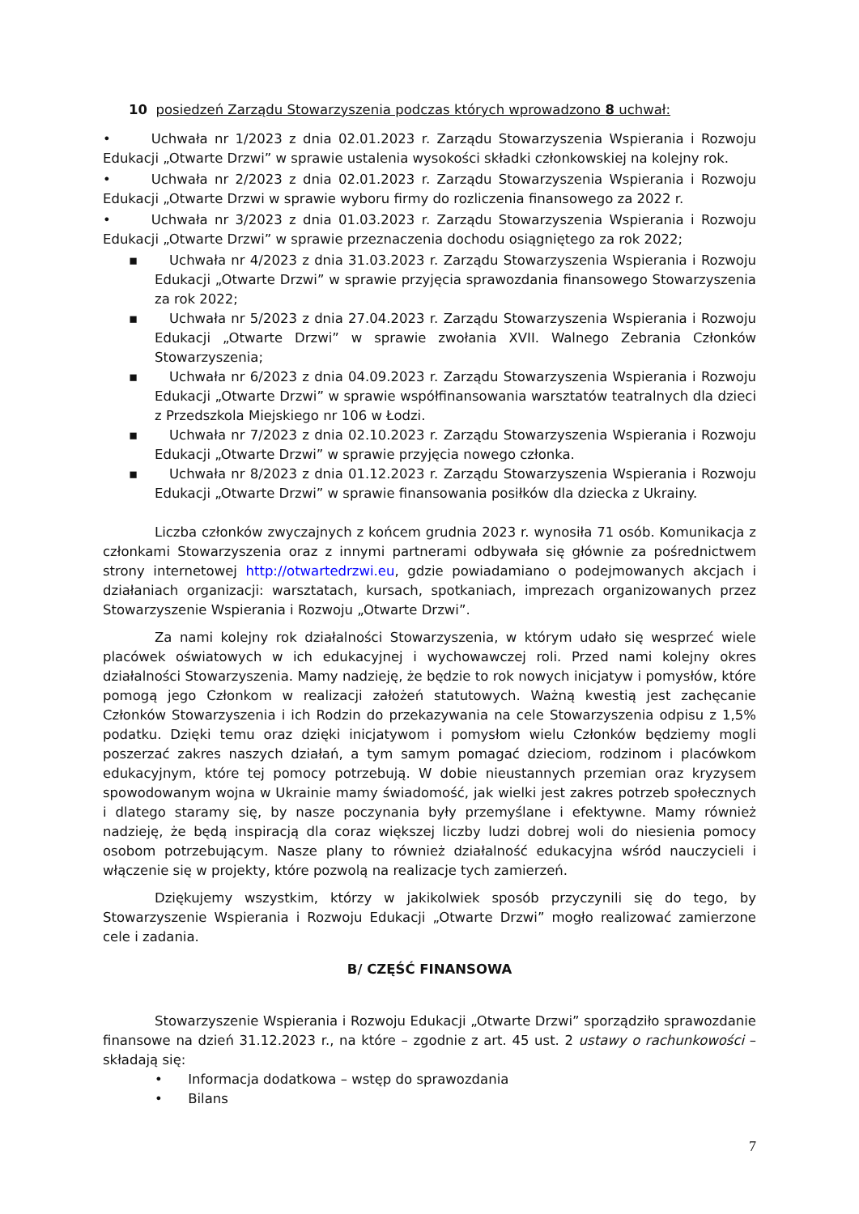10 posiedzeń Zarządu Stowarzyszenia podczas których wprowadzono 8 uchwał:
• Uchwała nr 1/2023 z dnia 02.01.2023 r. Zarządu Stowarzyszenia Wspierania i Rozwoju Edukacji „Otwarte Drzwi” w sprawie ustalenia wysokości składki członkowskiej na kolejny rok.
• Uchwała nr 2/2023 z dnia 02.01.2023 r. Zarządu Stowarzyszenia Wspierania i Rozwoju Edukacji „Otwarte Drzwi w sprawie wyboru firmy do rozliczenia finansowego za 2022 r.
• Uchwała nr 3/2023 z dnia 01.03.2023 r. Zarządu Stowarzyszenia Wspierania i Rozwoju Edukacji „Otwarte Drzwi” w sprawie przeznaczenia dochodu osiągniętego za rok 2022;
▪ Uchwała nr 4/2023 z dnia 31.03.2023 r. Zarządu Stowarzyszenia Wspierania i Rozwoju Edukacji „Otwarte Drzwi” w sprawie przyjęcia sprawozdania finansowego Stowarzyszenia za rok 2022;
▪ Uchwała nr 5/2023 z dnia 27.04.2023 r. Zarządu Stowarzyszenia Wspierania i Rozwoju Edukacji „Otwarte Drzwi” w sprawie zwołania XVII. Walnego Zebrania Członków Stowarzyszenia;
▪ Uchwała nr 6/2023 z dnia 04.09.2023 r. Zarządu Stowarzyszenia Wspierania i Rozwoju Edukacji „Otwarte Drzwi” w sprawie współfinansowania warsztatów teatralnych dla dzieci z Przedszkola Miejskiego nr 106 w Łodzi.
▪ Uchwała nr 7/2023 z dnia 02.10.2023 r. Zarządu Stowarzyszenia Wspierania i Rozwoju Edukacji „Otwarte Drzwi” w sprawie przyjęcia nowego członka.
▪ Uchwała nr 8/2023 z dnia 01.12.2023 r. Zarządu Stowarzyszenia Wspierania i Rozwoju Edukacji „Otwarte Drzwi” w sprawie finansowania posiłków dla dziecka z Ukrainy.
Liczba członków zwyczajnych z końcem grudnia 2023 r. wynosiła 71 osób. Komunikacja z członkami Stowarzyszenia oraz z innymi partnerami odbywała się głównie za pośrednictwem strony internetowej http://otwartedrzwi.eu, gdzie powiadamiano o podejmowanych akcjach i działaniach organizacji: warsztatach, kursach, spotkaniach, imprezach organizowanych przez Stowarzyszenie Wspierania i Rozwoju „Otwarte Drzwi”.
Za nami kolejny rok działalności Stowarzyszenia, w którym udało się wesprzeć wiele placówek oświatowych w ich edukacyjnej i wychowawczej roli. Przed nami kolejny okres działalności Stowarzyszenia. Mamy nadzieję, że będzie to rok nowych inicjatyw i pomysłów, które pomogą jego Członkom w realizacji założeń statutowych. Ważną kwestią jest zachęcanie Członków Stowarzyszenia i ich Rodzin do przekazywania na cele Stowarzyszenia odpisu z 1,5% podatku. Dzięki temu oraz dzięki inicjatywom i pomysłom wielu Członków będziemy mogli poszerzać zakres naszych działań, a tym samym pomagać dzieciom, rodzinom i placówkom edukacyjnym, które tej pomocy potrzebują. W dobie nieustannych przemian oraz kryzysem spowodowanym wojna w Ukrainie mamy świadomość, jak wielki jest zakres potrzeb społecznych i dlatego staramy się, by nasze poczynania były przemyślane i efektywne. Mamy również nadzieję, że będą inspiracją dla coraz większej liczby ludzi dobrej woli do niesienia pomocy osobom potrzebującym. Nasze plany to również działalność edukacyjna wśród nauczycieli i włączenie się w projekty, które pozwolą na realizacje tych zamierzeń.
Dziękujemy wszystkim, którzy w jakikolwiek sposób przyczynili się do tego, by Stowarzyszenie Wspierania i Rozwoju Edukacji „Otwarte Drzwi” mogło realizować zamierzone cele i zadania.
B/ CZĘŚĆ FINANSOWA
Stowarzyszenie Wspierania i Rozwoju Edukacji „Otwarte Drzwi” sporządziło sprawozdanie finansowe na dzień 31.12.2023 r., na które – zgodnie z art. 45 ust. 2 ustawy o rachunkowości – składają się:
• Informacja dodatkowa – wstęp do sprawozdania
• Bilans
7